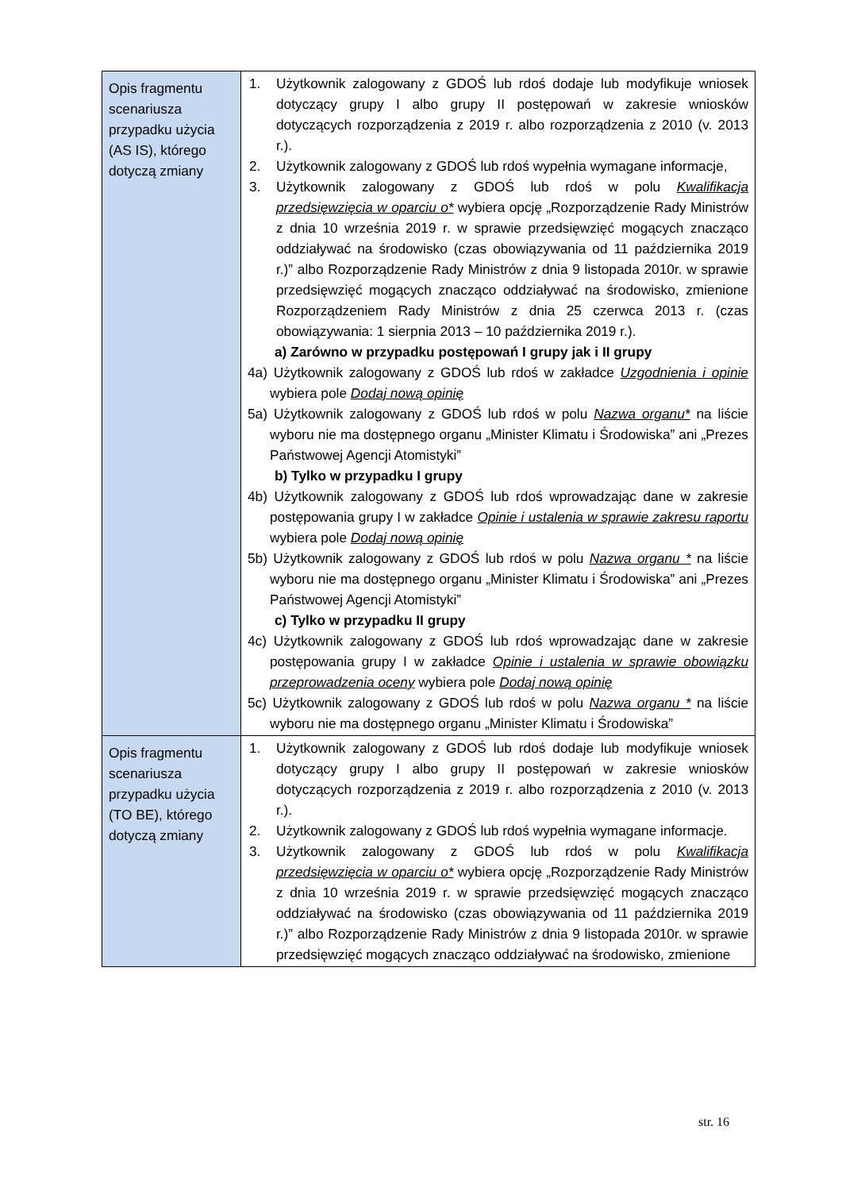| Opis fragmentu scenariusza przypadku użycia (AS IS), którego dotyczą zmiany | 1. Użytkownik zalogowany z GDOŚ lub rdoś dodaje lub modyfikuje wniosek dotyczący grupy I albo grupy II postępowań w zakresie wniosków dotyczących rozporządzenia z 2019 r. albo rozporządzenia z 2010 (v. 2013 r.). 2. Użytkownik zalogowany z GDOŚ lub rdoś wypełnia wymagane informacje, 3. Użytkownik zalogowany z GDOŚ lub rdoś w polu Kwalifikacja przedsięwzięcia w oparciu o* wybiera opcję „Rozporządzenie Rady Ministrów z dnia 10 września 2019 r. w sprawie przedsięwzięć mogących znacząco oddziaływać na środowisko (czas obowiązywania od 11 października 2019 r.)” albo Rozporządzenie Rady Ministrów z dnia 9 listopada 2010r. w sprawie przedsięwzięć mogących znacząco oddziaływać na środowisko, zmienione Rozporządzeniem Rady Ministrów z dnia 25 czerwca 2013 r. (czas obowiązywania: 1 sierpnia 2013 – 10 października 2019 r.). a) Zarówno w przypadku postępowań I grupy jak i II grupy 4a) Użytkownik zalogowany z GDOŚ lub rdoś w zakładce Uzgodnienia i opinie wybiera pole Dodaj nową opinię 5a) Użytkownik zalogowany z GDOŚ lub rdoś w polu Nazwa organu* na liście wyboru nie ma dostępnego organu „Minister Klimatu i Środowiska” ani „Prezes Państwowej Agencji Atomistyki” b) Tylko w przypadku I grupy 4b) Użytkownik zalogowany z GDOŚ lub rdoś wprowadzając dane w zakresie postępowania grupy I w zakładce Opinie i ustalenia w sprawie zakresu raportu wybiera pole Dodaj nową opinię 5b) Użytkownik zalogowany z GDOŚ lub rdoś w polu Nazwa organu * na liście wyboru nie ma dostępnego organu „Minister Klimatu i Środowiska” ani „Prezes Państwowej Agencji Atomistyki” c) Tylko w przypadku II grupy 4c) Użytkownik zalogowany z GDOŚ lub rdoś wprowadzając dane w zakresie postępowania grupy I w zakładce Opinie i ustalenia w sprawie obowiązku przeprowadzenia oceny wybiera pole Dodaj nową opinię 5c) Użytkownik zalogowany z GDOŚ lub rdoś w polu Nazwa organu * na liście wyboru nie ma dostępnego organu „Minister Klimatu i Środowiska” |
| Opis fragmentu scenariusza przypadku użycia (TO BE), którego dotyczą zmiany | 1. Użytkownik zalogowany z GDOŚ lub rdoś dodaje lub modyfikuje wniosek dotyczący grupy I albo grupy II postępowań w zakresie wniosków dotyczących rozporządzenia z 2019 r. albo rozporządzenia z 2010 (v. 2013 r.). 2. Użytkownik zalogowany z GDOŚ lub rdoś wypełnia wymagane informacje. 3. Użytkownik zalogowany z GDOŚ lub rdoś w polu Kwalifikacja przedsięwzięcia w oparciu o* wybiera opcję „Rozporządzenie Rady Ministrów z dnia 10 września 2019 r. w sprawie przedsięwzięć mogących znacząco oddziaływać na środowisko (czas obowiązywania od 11 października 2019 r.)” albo Rozporządzenie Rady Ministrów z dnia 9 listopada 2010r. w sprawie przedsięwzięć mogących znacząco oddziaływać na środowisko, zmienione |
str. 16